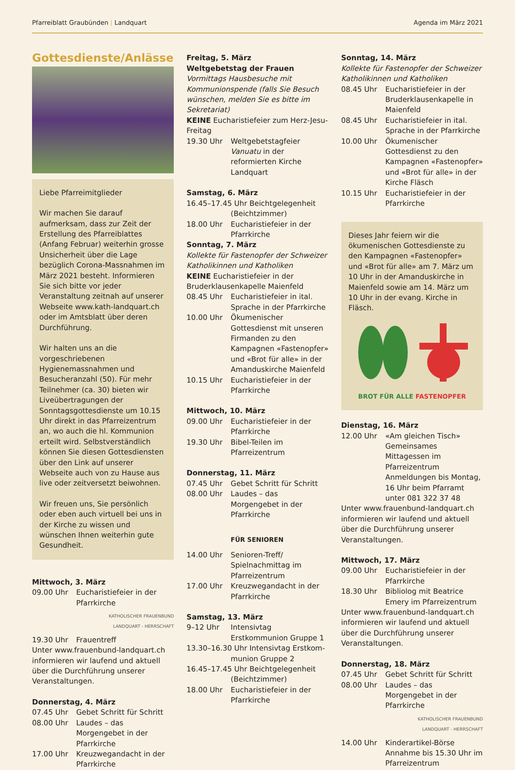Pfarreiblatt Graubünden | Landquart
Agenda im März 2021
Gottesdienste/Anlässe
Liebe Pfarreimitglieder
Wir machen Sie darauf aufmerksam, dass zur Zeit der Erstellung des Pfarreiblattes (Anfang Februar) weiterhin grosse Unsicherheit über die Lage bezüglich Corona-Massnahmen im März 2021 besteht. Informieren Sie sich bitte vor jeder Veranstaltung zeitnah auf unserer Webseite www.kath-landquart.ch oder im Amtsblatt über deren Durchführung.
Wir halten uns an die vorgeschriebenen Hygienemassnahmen und Besucheranzahl (50). Für mehr Teilnehmer (ca. 30) bieten wir Liveübertragungen der Sonntagsgottesdienste um 10.15 Uhr direkt in das Pfarreizentrum an, wo auch die hl. Kommunion erteilt wird. Selbstverständlich können Sie diesen Gottesdiensten über den Link auf unserer Webseite auch von zu Hause aus live oder zeitversetzt beiwohnen.
Wir freuen uns, Sie persönlich oder eben auch virtuell bei uns in der Kirche zu wissen und wünschen Ihnen weiterhin gute Gesundheit.
Mittwoch, 3. März
09.00 Uhr Eucharistiefeier in der Pfarrkirche
KATHOLISCHER FRAUENBUND
LANDQUART - HERRSCHAFT
19.30 Uhr Frauentreff
Unter www.frauenbund-landquart.ch informieren wir laufend und aktuell über die Durchführung unserer Veranstaltungen.
Donnerstag, 4. März
07.45 Uhr Gebet Schritt für Schritt
08.00 Uhr Laudes – das Morgengebet in der Pfarrkirche
17.00 Uhr Kreuzwegandacht in der Pfarrkirche
Freitag, 5. März
Weltgebetstag der Frauen
Vormittags Hausbesuche mit Kommunionspende (falls Sie Besuch wünschen, melden Sie es bitte im Sekretariat)
KEINE Eucharistiefeier zum Herz-Jesu-Freitag
19.30 Uhr Weltgebetstagfeier Vanuatu in der reformierten Kirche Landquart
Samstag, 6. März
16.45–17.45 Uhr Beichtgelegenheit
(Beichtzimmer)
18.00 Uhr Eucharistiefeier in der Pfarrkirche
Sonntag, 7. März
Kollekte für Fastenopfer der Schweizer Katholikinnen und Katholiken
KEINE Eucharistiefeier in der Bruderklausenkapelle Maienfeld
08.45 Uhr Eucharistiefeier in ital. Sprache in der Pfarrkirche
10.00 Uhr Ökumenischer Gottesdienst mit unseren Firmanden zu den Kampagnen «Fastenopfer» und «Brot für alle» in der Amanduskirche Maienfeld
10.15 Uhr Eucharistiefeier in der Pfarrkirche
Mittwoch, 10. März
09.00 Uhr Eucharistiefeier in der Pfarrkirche
19.30 Uhr Bibel-Teilen im Pfarreizentrum
Donnerstag, 11. März
07.45 Uhr Gebet Schritt für Schritt
08.00 Uhr Laudes – das Morgengebet in der Pfarrkirche
FÜR SENIOREN
14.00 Uhr Senioren-Treff/ Spielnachmittag im Pfarreizentrum
17.00 Uhr Kreuzwegandacht in der Pfarrkirche
Samstag, 13. März
9–12 Uhr Intensivtag Erstkommunion Gruppe 1
13.30–16.30 Uhr Intensivtag Erstkom-
munion Gruppe 2
16.45–17.45 Uhr Beichtgelegenheit
(Beichtzimmer)
18.00 Uhr Eucharistiefeier in der Pfarrkirche
Sonntag, 14. März
Kollekte für Fastenopfer der Schweizer Katholikinnen und Katholiken
08.45 Uhr Eucharistiefeier in der Bruderklausenkapelle in Maienfeld
08.45 Uhr Eucharistiefeier in ital. Sprache in der Pfarrkirche
10.00 Uhr Ökumenischer Gottesdienst zu den Kampagnen «Fastenopfer» und «Brot für alle» in der Kirche Fläsch
10.15 Uhr Eucharistiefeier in der Pfarrkirche
Dieses Jahr feiern wir die ökumenischen Gottesdienste zu den Kampagnen «Fastenopfer» und «Brot für alle» am 7. März um 10 Uhr in der Amanduskirche in Maienfeld sowie am 14. März um 10 Uhr in der evang. Kirche in Fläsch.
BROT FÜR ALLE FASTENOPFER
Dienstag, 16. März
12.00 Uhr «Am gleichen Tisch» Gemeinsames Mittagessen im Pfarreizentrum Anmeldungen bis Montag, 16 Uhr beim Pfarramt unter 081 322 37 48
Unter www.frauenbund-landquart.ch informieren wir laufend und aktuell über die Durchführung unserer Veranstaltungen.
Mittwoch, 17. März
09.00 Uhr Eucharistiefeier in der Pfarrkirche
18.30 Uhr Bibliolog mit Beatrice Emery im Pfarreizentrum
Unter www.frauenbund-landquart.ch informieren wir laufend und aktuell über die Durchführung unserer Veranstaltungen.
Donnerstag, 18. März
07.45 Uhr Gebet Schritt für Schritt
08.00 Uhr Laudes – das Morgengebet in der Pfarrkirche
KATHOLISCHER FRAUENBUND
LANDQUART - HERRSCHAFT
14.00 Uhr Kinderartikel-Börse Annahme bis 15.30 Uhr im Pfarreizentrum